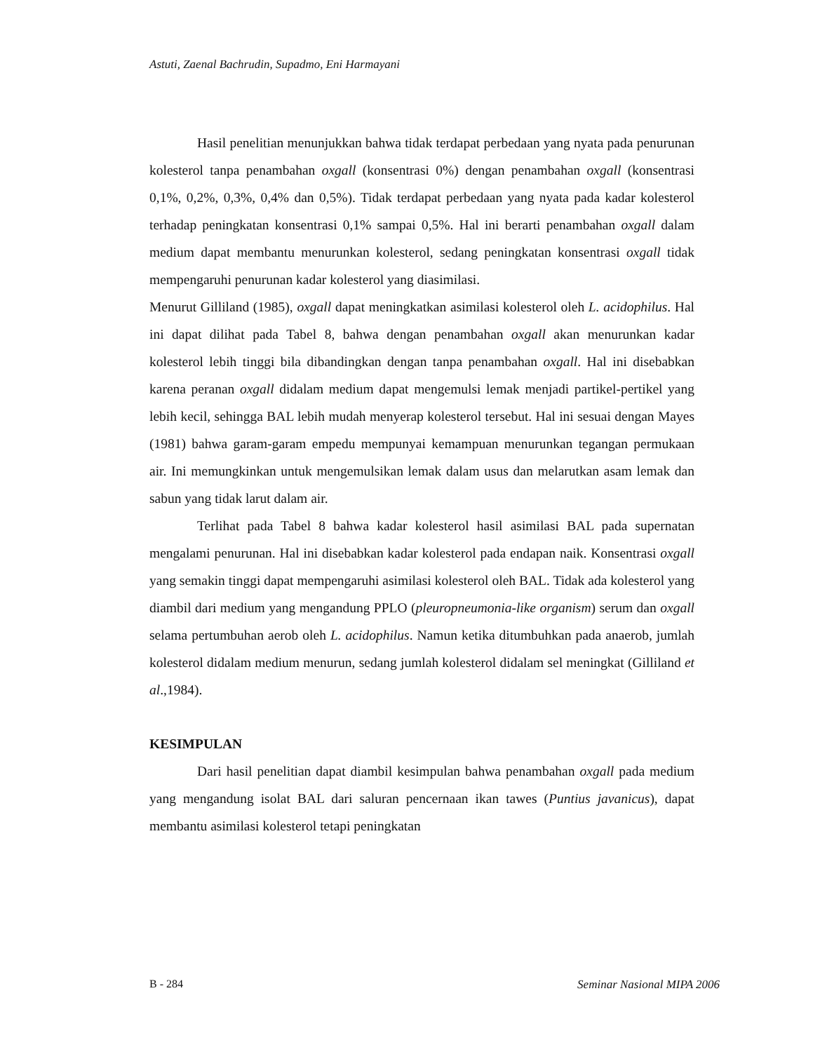Astuti, Zaenal Bachrudin, Supadmo, Eni Harmayani
Hasil penelitian menunjukkan bahwa tidak terdapat perbedaan yang nyata pada penurunan kolesterol tanpa penambahan oxgall (konsentrasi 0%) dengan penambahan oxgall (konsentrasi 0,1%, 0,2%, 0,3%, 0,4% dan 0,5%). Tidak terdapat perbedaan yang nyata pada kadar kolesterol terhadap peningkatan konsentrasi 0,1% sampai 0,5%. Hal ini berarti penambahan oxgall dalam medium dapat membantu menurunkan kolesterol, sedang peningkatan konsentrasi oxgall tidak mempengaruhi penurunan kadar kolesterol yang diasimilasi.
Menurut Gilliland (1985), oxgall dapat meningkatkan asimilasi kolesterol oleh L. acidophilus. Hal ini dapat dilihat pada Tabel 8, bahwa dengan penambahan oxgall akan menurunkan kadar kolesterol lebih tinggi bila dibandingkan dengan tanpa penambahan oxgall. Hal ini disebabkan karena peranan oxgall didalam medium dapat mengemulsi lemak menjadi partikel-pertikel yang lebih kecil, sehingga BAL lebih mudah menyerap kolesterol tersebut. Hal ini sesuai dengan Mayes (1981) bahwa garam-garam empedu mempunyai kemampuan menurunkan tegangan permukaan air. Ini memungkinkan untuk mengemulsikan lemak dalam usus dan melarutkan asam lemak dan sabun yang tidak larut dalam air.
Terlihat pada Tabel 8 bahwa kadar kolesterol hasil asimilasi BAL pada supernatan mengalami penurunan. Hal ini disebabkan kadar kolesterol pada endapan naik. Konsentrasi oxgall yang semakin tinggi dapat mempengaruhi asimilasi kolesterol oleh BAL. Tidak ada kolesterol yang diambil dari medium yang mengandung PPLO (pleuropneumonia-like organism) serum dan oxgall selama pertumbuhan aerob oleh L. acidophilus. Namun ketika ditumbuhkan pada anaerob, jumlah kolesterol didalam medium menurun, sedang jumlah kolesterol didalam sel meningkat (Gilliland et al.,1984).
KESIMPULAN
Dari hasil penelitian dapat diambil kesimpulan bahwa penambahan oxgall pada medium yang mengandung isolat BAL dari saluran pencernaan ikan tawes (Puntius javanicus), dapat membantu asimilasi kolesterol tetapi peningkatan
B - 284 Seminar Nasional MIPA 2006